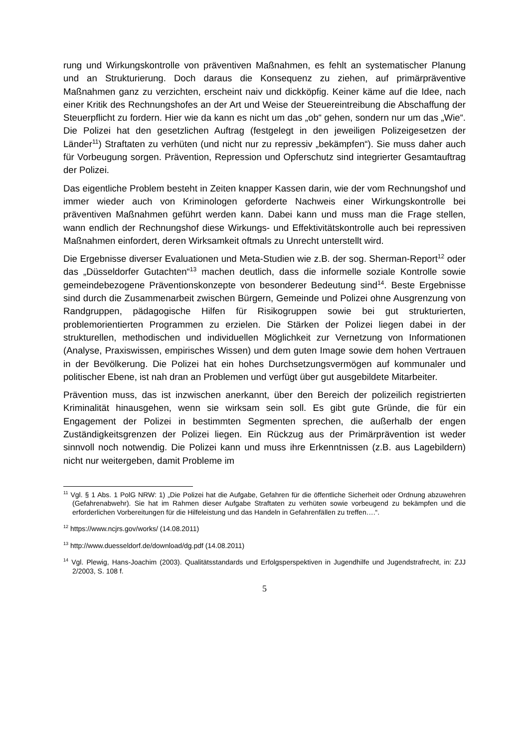rung und Wirkungskontrolle von präventiven Maßnahmen, es fehlt an systematischer Planung und an Strukturierung. Doch daraus die Konsequenz zu ziehen, auf primärpräventive Maßnahmen ganz zu verzichten, erscheint naiv und dickköpfig. Keiner käme auf die Idee, nach einer Kritik des Rechnungshofes an der Art und Weise der Steuereintreibung die Abschaffung der Steuerpflicht zu fordern. Hier wie da kann es nicht um das „ob“ gehen, sondern nur um das „Wie“. Die Polizei hat den gesetzlichen Auftrag (festgelegt in den jeweiligen Polizeigesetzen der Länder<sup>11</sup>) Straftaten zu verhüten (und nicht nur zu repressiv „bekämpfen“). Sie muss daher auch für Vorbeugung sorgen. Prävention, Repression und Opferschutz sind integrierter Gesamtauftrag der Polizei.
Das eigentliche Problem besteht in Zeiten knapper Kassen darin, wie der vom Rechnungshof und immer wieder auch von Kriminologen geforderte Nachweis einer Wirkungskontrolle bei präventiven Maßnahmen geführt werden kann. Dabei kann und muss man die Frage stellen, wann endlich der Rechnungshof diese Wirkungs- und Effektivitätskontrolle auch bei repressiven Maßnahmen einfordert, deren Wirksamkeit oftmals zu Unrecht unterstellt wird.
Die Ergebnisse diverser Evaluationen und Meta-Studien wie z.B. der sog. Sherman-Report<sup>12</sup> oder das „Düsseldorfer Gutachten“<sup>13</sup> machen deutlich, dass die informelle soziale Kontrolle sowie gemeindebezogene Präventionskonzepte von besonderer Bedeutung sind<sup>14</sup>. Beste Ergebnisse sind durch die Zusammenarbeit zwischen Bürgern, Gemeinde und Polizei ohne Ausgrenzung von Randgruppen, pädagogische Hilfen für Risikogruppen sowie bei gut strukturierten, problemorientierten Programmen zu erzielen. Die Stärken der Polizei liegen dabei in der strukturellen, methodischen und individuellen Möglichkeit zur Vernetzung von Informationen (Analyse, Praxiswissen, empirisches Wissen) und dem guten Image sowie dem hohen Vertrauen in der Bevölkerung. Die Polizei hat ein hohes Durchsetzungsvermögen auf kommunaler und politischer Ebene, ist nah dran an Problemen und verfügt über gut ausgebildete Mitarbeiter.
Prävention muss, das ist inzwischen anerkannt, über den Bereich der polizeilich registrierten Kriminalität hinausgehen, wenn sie wirksam sein soll. Es gibt gute Gründe, die für ein Engagement der Polizei in bestimmten Segmenten sprechen, die außerhalb der engen Zuständigkeitsgrenzen der Polizei liegen. Ein Rückzug aus der Primärprävention ist weder sinnvoll noch notwendig. Die Polizei kann und muss ihre Erkenntnissen (z.B. aus Lagebildern) nicht nur weitergeben, damit Probleme im
<sup>11</sup> Vgl. § 1 Abs. 1 PolG NRW: 1) „Die Polizei hat die Aufgabe, Gefahren für die öffentliche Sicherheit oder Ordnung abzuwehren (Gefahrenabwehr). Sie hat im Rahmen dieser Aufgabe Straftaten zu verhüten sowie vorbeugend zu bekämpfen und die erforderlichen Vorbereitungen für die Hilfeleistung und das Handeln in Gefahrenfällen zu treffen….“.
<sup>12</sup> https://www.ncjrs.gov/works/ (14.08.2011)
<sup>13</sup> http://www.duesseldorf.de/download/dg.pdf (14.08.2011)
<sup>14</sup> Vgl. Plewig, Hans-Joachim (2003). Qualitätsstandards und Erfolgsperspektiven in Jugendhilfe und Jugendstrafrecht, in: ZJJ 2/2003, S. 108 f.
5